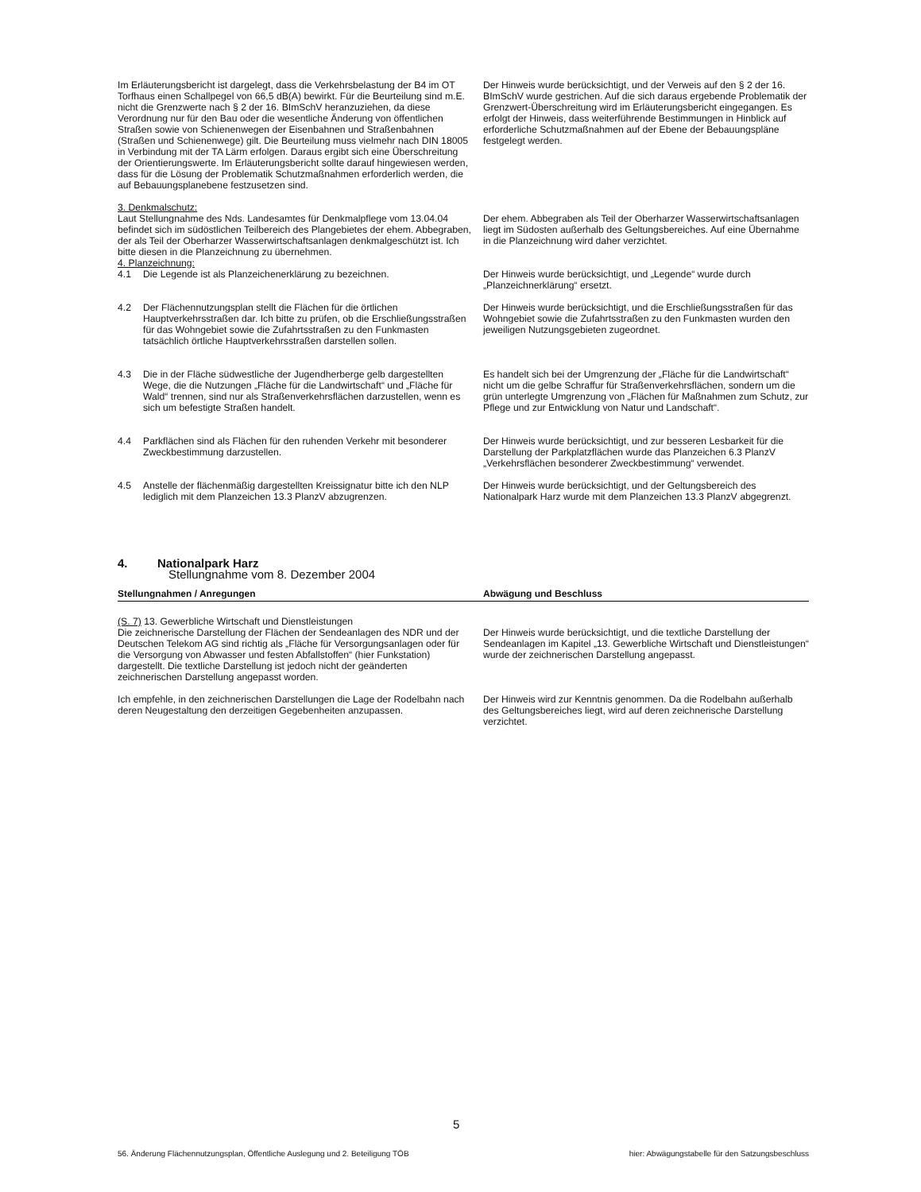| Im Erläuterungsbericht ist dargelegt, dass die Verkehrsbelastung der B4 im OT Torfhaus einen Schallpegel von 66,5 dB(A) bewirkt. Für die Beurteilung sind m.E. nicht die Grenzwerte nach § 2 der 16. BImSchV heranzuziehen, da diese Verordnung nur für den Bau oder die wesentliche Änderung von öffentlichen Straßen sowie von Schienenwegen der Eisenbahnen und Straßenbahnen (Straßen und Schienenwege) gilt. Die Beurteilung muss vielmehr nach DIN 18005 in Verbindung mit der TA Lärm erfolgen. Daraus ergibt sich eine Überschreitung der Orientierungswerte. Im Erläuterungsbericht sollte darauf hingewiesen werden, dass für die Lösung der Problematik Schutzmaßnahmen erforderlich werden, die auf Bebauungsplanebene festzusetzen sind. | Der Hinweis wurde berücksichtigt, und der Verweis auf den § 2 der 16. BImSchV wurde gestrichen. Auf die sich daraus ergebende Problematik der Grenzwert-Überschreitung wird im Erläuterungsbericht eingegangen. Es erfolgt der Hinweis, dass weiterführende Bestimmungen in Hinblick auf erforderliche Schutzmaßnahmen auf der Ebene der Bebauungspläne festgelegt werden. |
| 3. Denkmalschutz: Laut Stellungnahme des Nds. Landesamtes für Denkmalpflege vom 13.04.04 befindet sich im südöstlichen Teilbereich des Plangebietes der ehem. Abbegraben, der als Teil der Oberharzer Wasserwirtschaftsanlagen denkmalgeschützt ist. Ich bitte diesen in die Planzeichnung zu übernehmen. 4. Planzeichnung: | Der ehem. Abbegraben als Teil der Oberharzer Wasserwirtschaftsanlagen liegt im Südosten außerhalb des Geltungsbereiches. Auf eine Übernahme in die Planzeichnung wird daher verzichtet. |
| 4.1 Die Legende ist als Planzeichenerklärung zu bezeichnen. | Der Hinweis wurde berücksichtigt, und „Legende“ wurde durch „Planzeichnerklärung“ ersetzt. |
| 4.2 Der Flächennutzungsplan stellt die Flächen für die örtlichen Hauptverkehrsstraßen dar. Ich bitte zu prüfen, ob die Erschließungsstraßen für das Wohngebiet sowie die Zufahrtsstraßen zu den Funkmasten tatsächlich örtliche Hauptverkehrsstraßen darstellen sollen. | Der Hinweis wurde berücksichtigt, und die Erschließungsstraßen für das Wohngebiet sowie die Zufahrtsstraßen zu den Funkmasten wurden den jeweiligen Nutzungsgebieten zugeordnet. |
| 4.3 Die in der Fläche südwestliche der Jugendherberge gelb dargestellten Wege, die die Nutzungen „Fläche für die Landwirtschaft“ und „Fläche für Wald“ trennen, sind nur als Straßenverkehrsflächen darzustellen, wenn es sich um befestigte Straßen handelt. | Es handelt sich bei der Umgrenzung der „Fläche für die Landwirtschaft“ nicht um die gelbe Schraffur für Straßenverkehrsflächen, sondern um die grün unterlegte Umgrenzung von „Flächen für Maßnahmen zum Schutz, zur Pflege und zur Entwicklung von Natur und Landschaft“. |
| 4.4 Parkflächen sind als Flächen für den ruhenden Verkehr mit besonderer Zweckbestimmung darzustellen. | Der Hinweis wurde berücksichtigt, und zur besseren Lesbarkeit für die Darstellung der Parkplatzflächen wurde das Planzeichen 6.3 PlanzV „Verkehrsflächen besonderer Zweckbestimmung“ verwendet. |
| 4.5 Anstelle der flächenmäßig dargestellten Kreissignatur bitte ich den NLP lediglich mit dem Planzeichen 13.3 PlanzV abzugrenzen. | Der Hinweis wurde berücksichtigt, und der Geltungsbereich des Nationalpark Harz wurde mit dem Planzeichen 13.3 PlanzV abgegrenzt. |
4. Nationalpark Harz
Stellungnahme vom 8. Dezember 2004
| Stellungnahmen / Anregungen | Abwägung und Beschluss |
| --- | --- |
| (S. 7) 13. Gewerbliche Wirtschaft und Dienstleistungen Die zeichnerische Darstellung der Flächen der Sendeanlagen des NDR und der Deutschen Telekom AG sind richtig als „Fläche für Versorgungsanlagen oder für die Versorgung von Abwasser und festen Abfallstoffen“ (hier Funkstation) dargestellt. Die textliche Darstellung ist jedoch nicht der geänderten zeichnerischen Darstellung angepasst worden. | Der Hinweis wurde berücksichtigt, und die textliche Darstellung der Sendeanlagen im Kapitel „13. Gewerbliche Wirtschaft und Dienstleistungen“ wurde der zeichnerischen Darstellung angepasst. |
| Ich empfehle, in den zeichnerischen Darstellungen die Lage der Rodelbahn nach deren Neugestaltung den derzeitigen Gegebenheiten anzupassen. | Der Hinweis wird zur Kenntnis genommen. Da die Rodelbahn außerhalb des Geltungsbereiches liegt, wird auf deren zeichnerische Darstellung verzichtet. |
5
56. Änderung Flächennutzungsplan, Öffentliche Auslegung und 2. Beteiligung TÖB hier: Abwägungstabelle für den Satzungsbeschluss